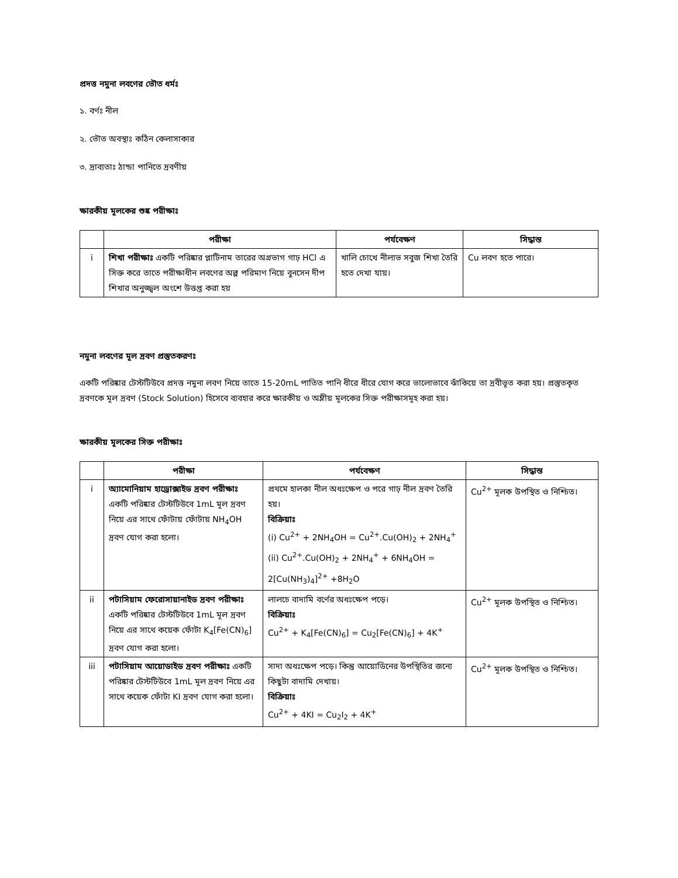প্রদত্ত নমুনা লবণের ভৌত ধর্মঃ
১. বর্ণঃ নীল
২. ভৌত অবস্থাঃ কঠিন কেলাসাকার
৩. দ্রাব্যতাঃ ঠান্ডা পানিতে দ্রবণীয়
ক্ষারকীয় মূলকের শুষ্ক পরীক্ষাঃ
| | পরীক্ষা | পর্যবেক্ষণ | সিদ্ধান্ত |
| --- | --- | --- | --- |
| i | শিখা পরীক্ষাঃ একটি পরিষ্কার প্লাটিনাম তারের অগ্রভাগ গাঢ় HCl এ সিক্ত করে তাতে পরীক্ষাধীন লবণের অল্প পরিমাণ নিয়ে বুনসেন দীপ শিখার অনুজ্জ্বল অংশে উত্তপ্ত করা হয় | খালি চোখে নীলাভ সবুজ শিখা তৈরি হতে দেখা যায়। | Cu লবণ হতে পারে। |
নমুনা লবণের মূল দ্রবণ প্রস্তুতকরণঃ
একটি পরিষ্কার টেস্টটিউবে প্রদত্ত নমুনা লবণ নিয়ে তাতে 15-20mL পাতিত পানি ধীরে ধীরে যোগ করে ভালোভাবে ঝাঁকিয়ে তা দ্রবীভূত করা হয়। প্রস্তুতকৃত দ্রবণকে মূল দ্রবণ (Stock Solution) হিসেবে ব্যবহার করে ক্ষারকীয় ও অম্লীয় মূলকের সিক্ত পরীক্ষাসমূহ করা হয়।
ক্ষারকীয় মূলকের সিক্ত পরীক্ষাঃ
| | পরীক্ষা | পর্যবেক্ষণ | সিদ্ধান্ত |
| --- | --- | --- | --- |
| i | অ্যামোনিয়াম হাড্রোক্সাইড দ্রবণ পরীক্ষাঃ একটি পরিষ্কার টেস্টটিউবে 1mL মূল দ্রবণ নিয়ে এর সাথে ফোঁটায় ফোঁটায় NH<sub>4</sub>OH দ্রবণ যোগ করা হলো। | প্রথমে হালকা নীল অধঃক্ষেপ ও পরে গাঢ় নীল দ্রবণ তৈরি হয়। বিক্রিয়াঃ (i) Cu<sup>2+</sup> + 2NH<sub>4</sub>OH = Cu<sup>2+</sup>.Cu(OH)<sub>2</sub> + 2NH<sub>4</sub><sup>+</sup> (ii) Cu<sup>2+</sup>.Cu(OH)<sub>2</sub> + 2NH<sub>4</sub><sup>+</sup> + 6NH<sub>4</sub>OH = 2[Cu(NH<sub>3</sub>)<sub>4</sub>]<sup>2+</sup> +8H<sub>2</sub>O | Cu<sup>2+</sup> মূলক উপস্থিত ও নিশ্চিত। |
| ii | পটাসিয়াম ফেরোসায়ানাইড দ্রবণ পরীক্ষাঃ একটি পরিষ্কার টেস্টটিউবে 1mL মূল দ্রবণ নিয়ে এর সাথে কয়েক ফোঁটা K<sub>4</sub>[Fe(CN)<sub>6</sub>] দ্রবণ যোগ করা হলো। | লালচে বাদামি বর্ণের অধঃক্ষেপ পড়ে। বিক্রিয়াঃ Cu<sup>2+</sup> + K<sub>4</sub>[Fe(CN)<sub>6</sub>] = Cu<sub>2</sub>[Fe(CN)<sub>6</sub>] + 4K<sup>+</sup> | Cu<sup>2+</sup> মূলক উপস্থিত ও নিশ্চিত। |
| iii | পটাসিয়াম আয়োডাইড দ্রবণ পরীক্ষাঃ একটি পরিষ্কার টেস্টটিউবে 1mL মূল দ্রবণ নিয়ে এর সাথে কয়েক ফোঁটা KI দ্রবণ যোগ করা হলো। | সাদা অধঃক্ষেপ পড়ে। কিন্তু আয়োডিনের উপস্থিতির জন্যে কিছুটা বাদামি দেখায়। বিক্রিয়াঃ Cu<sup>2+</sup> + 4KI = Cu<sub>2</sub>I<sub>2</sub> + 4K<sup>+</sup> | Cu<sup>2+</sup> মূলক উপস্থিত ও নিশ্চিত। |